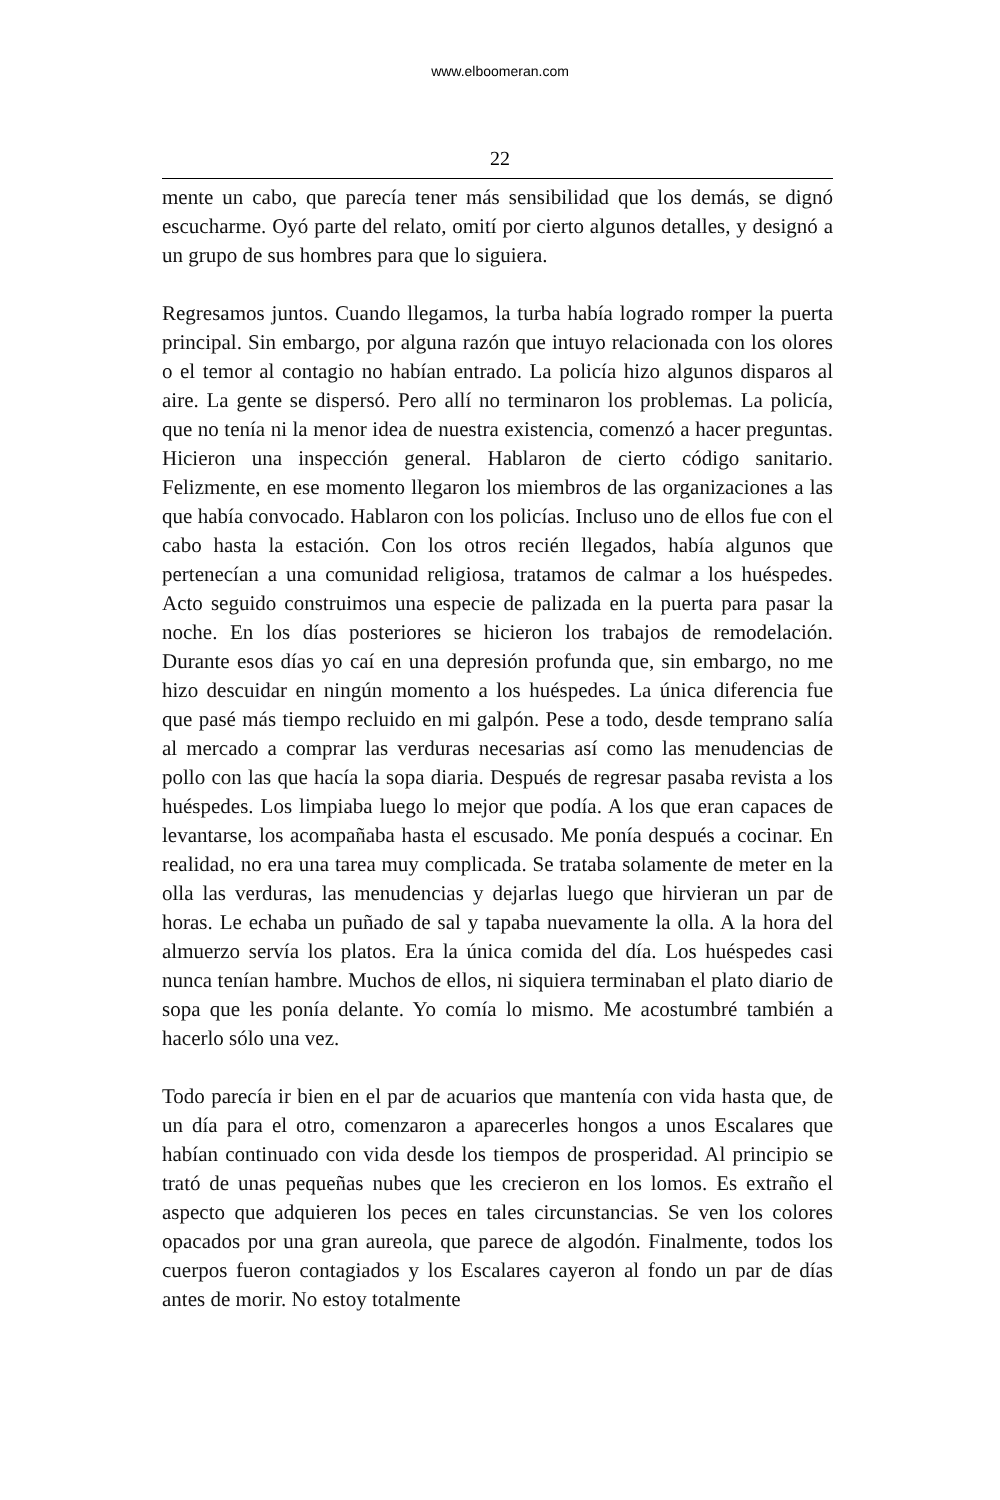www.elboomeran.com
22
mente un cabo, que parecía tener más sensibilidad que los demás, se dignó escucharme. Oyó parte del relato, omití por cierto algunos detalles, y designó a un grupo de sus hombres para que lo siguiera.
Regresamos juntos. Cuando llegamos, la turba había logrado romper la puerta principal. Sin embargo, por alguna razón que intuyo relacionada con los olores o el temor al contagio no habían entrado. La policía hizo algunos disparos al aire. La gente se dispersó. Pero allí no terminaron los problemas. La policía, que no tenía ni la menor idea de nuestra existencia, comenzó a hacer preguntas. Hicieron una inspección general. Hablaron de cierto código sanitario. Felizmente, en ese momento llegaron los miembros de las organizaciones a las que había convocado. Hablaron con los policías. Incluso uno de ellos fue con el cabo hasta la estación. Con los otros recién llegados, había algunos que pertenecían a una comunidad religiosa, tratamos de calmar a los huéspedes. Acto seguido construimos una especie de palizada en la puerta para pasar la noche. En los días posteriores se hicieron los trabajos de remodelación. Durante esos días yo caí en una depresión profunda que, sin embargo, no me hizo descuidar en ningún momento a los huéspedes. La única diferencia fue que pasé más tiempo recluido en mi galpón. Pese a todo, desde temprano salía al mercado a comprar las verduras necesarias así como las menudencias de pollo con las que hacía la sopa diaria. Después de regresar pasaba revista a los huéspedes. Los limpiaba luego lo mejor que podía. A los que eran capaces de levantarse, los acompañaba hasta el escusado. Me ponía después a cocinar. En realidad, no era una tarea muy complicada. Se trataba solamente de meter en la olla las verduras, las menudencias y dejarlas luego que hirvieran un par de horas. Le echaba un puñado de sal y tapaba nuevamente la olla. A la hora del almuerzo servía los platos. Era la única comida del día. Los huéspedes casi nunca tenían hambre. Muchos de ellos, ni siquiera terminaban el plato diario de sopa que les ponía delante. Yo comía lo mismo. Me acostumbré también a hacerlo sólo una vez.
Todo parecía ir bien en el par de acuarios que mantenía con vida hasta que, de un día para el otro, comenzaron a aparecerles hongos a unos Escalares que habían continuado con vida desde los tiempos de prosperidad. Al principio se trató de unas pequeñas nubes que les crecieron en los lomos. Es extraño el aspecto que adquieren los peces en tales circunstancias. Se ven los colores opacados por una gran aureola, que parece de algodón. Finalmente, todos los cuerpos fueron contagiados y los Escalares cayeron al fondo un par de días antes de morir. No estoy totalmente